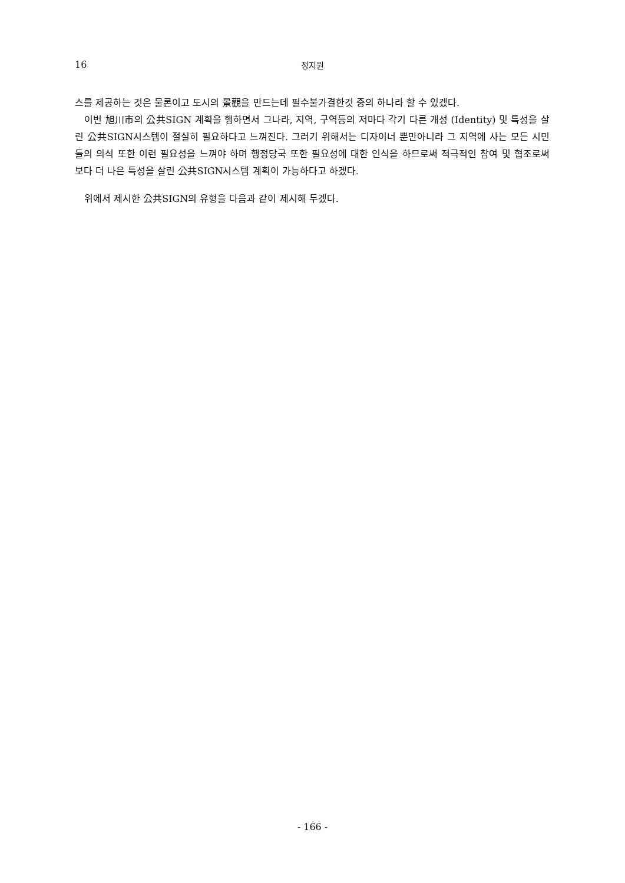16 정지원
스를 제공하는 것은 물론이고 도시의 景觀을 만드는데 필수불가결한것 중의 하나라 할 수 있겠다.
이번 旭川市의 公共SIGN 계획을 행하면서 그나라, 지역, 구역등의 저마다 각기 다른 개성 (Identity) 및 특성을 살린 公共SIGN시스템이 절실히 필요하다고 느껴진다. 그러기 위해서는 디자이너 뿐만아니라 그 지역에 사는 모든 시민들의 의식 또한 이런 필요성을 느껴야 하며 행정당국 또한 필요성에 대한 인식을 하므로써 적극적인 참여 및 협조로써 보다 더 나은 특성을 살린 公共SIGN시스템 계획이 가능하다고 하겠다.
위에서 제시한 公共SIGN의 유형을 다음과 같이 제시해 두겠다.
- 166 -